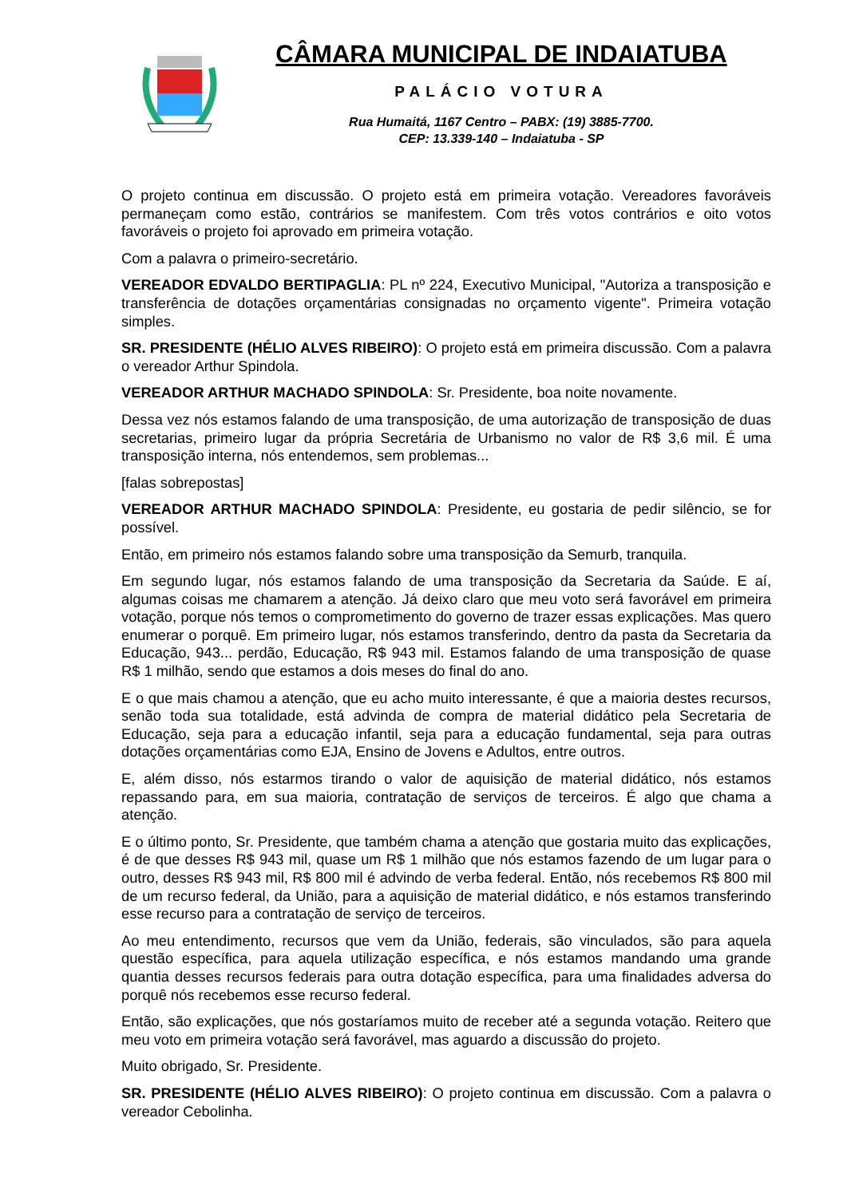CÂMARA MUNICIPAL DE INDAIATUBA
PALÁCIO VOTURA
Rua Humaitá, 1167 Centro – PABX: (19) 3885-7700.
CEP: 13.339-140 – Indaiatuba - SP
O projeto continua em discussão. O projeto está em primeira votação. Vereadores favoráveis permaneçam como estão, contrários se manifestem. Com três votos contrários e oito votos favoráveis o projeto foi aprovado em primeira votação.
Com a palavra o primeiro-secretário.
VEREADOR EDVALDO BERTIPAGLIA: PL nº 224, Executivo Municipal, "Autoriza a transposição e transferência de dotações orçamentárias consignadas no orçamento vigente". Primeira votação simples.
SR. PRESIDENTE (HÉLIO ALVES RIBEIRO): O projeto está em primeira discussão. Com a palavra o vereador Arthur Spindola.
VEREADOR ARTHUR MACHADO SPINDOLA: Sr. Presidente, boa noite novamente.
Dessa vez nós estamos falando de uma transposição, de uma autorização de transposição de duas secretarias, primeiro lugar da própria Secretária de Urbanismo no valor de R$ 3,6 mil. É uma transposição interna, nós entendemos, sem problemas...
[falas sobrepostas]
VEREADOR ARTHUR MACHADO SPINDOLA: Presidente, eu gostaria de pedir silêncio, se for possível.
Então, em primeiro nós estamos falando sobre uma transposição da Semurb, tranquila.
Em segundo lugar, nós estamos falando de uma transposição da Secretaria da Saúde. E aí, algumas coisas me chamarem a atenção. Já deixo claro que meu voto será favorável em primeira votação, porque nós temos o comprometimento do governo de trazer essas explicações. Mas quero enumerar o porquê. Em primeiro lugar, nós estamos transferindo, dentro da pasta da Secretaria da Educação, 943... perdão, Educação, R$ 943 mil. Estamos falando de uma transposição de quase R$ 1 milhão, sendo que estamos a dois meses do final do ano.
E o que mais chamou a atenção, que eu acho muito interessante, é que a maioria destes recursos, senão toda sua totalidade, está advinda de compra de material didático pela Secretaria de Educação, seja para a educação infantil, seja para a educação fundamental, seja para outras dotações orçamentárias como EJA, Ensino de Jovens e Adultos, entre outros.
E, além disso, nós estarmos tirando o valor de aquisição de material didático, nós estamos repassando para, em sua maioria, contratação de serviços de terceiros. É algo que chama a atenção.
E o último ponto, Sr. Presidente, que também chama a atenção que gostaria muito das explicações, é de que desses R$ 943 mil, quase um R$ 1 milhão que nós estamos fazendo de um lugar para o outro, desses R$ 943 mil, R$ 800 mil é advindo de verba federal. Então, nós recebemos R$ 800 mil de um recurso federal, da União, para a aquisição de material didático, e nós estamos transferindo esse recurso para a contratação de serviço de terceiros.
Ao meu entendimento, recursos que vem da União, federais, são vinculados, são para aquela questão específica, para aquela utilização específica, e nós estamos mandando uma grande quantia desses recursos federais para outra dotação específica, para uma finalidades adversa do porquê nós recebemos esse recurso federal.
Então, são explicações, que nós gostaríamos muito de receber até a segunda votação. Reitero que meu voto em primeira votação será favorável, mas aguardo a discussão do projeto.
Muito obrigado, Sr. Presidente.
SR. PRESIDENTE (HÉLIO ALVES RIBEIRO): O projeto continua em discussão. Com a palavra o vereador Cebolinha.